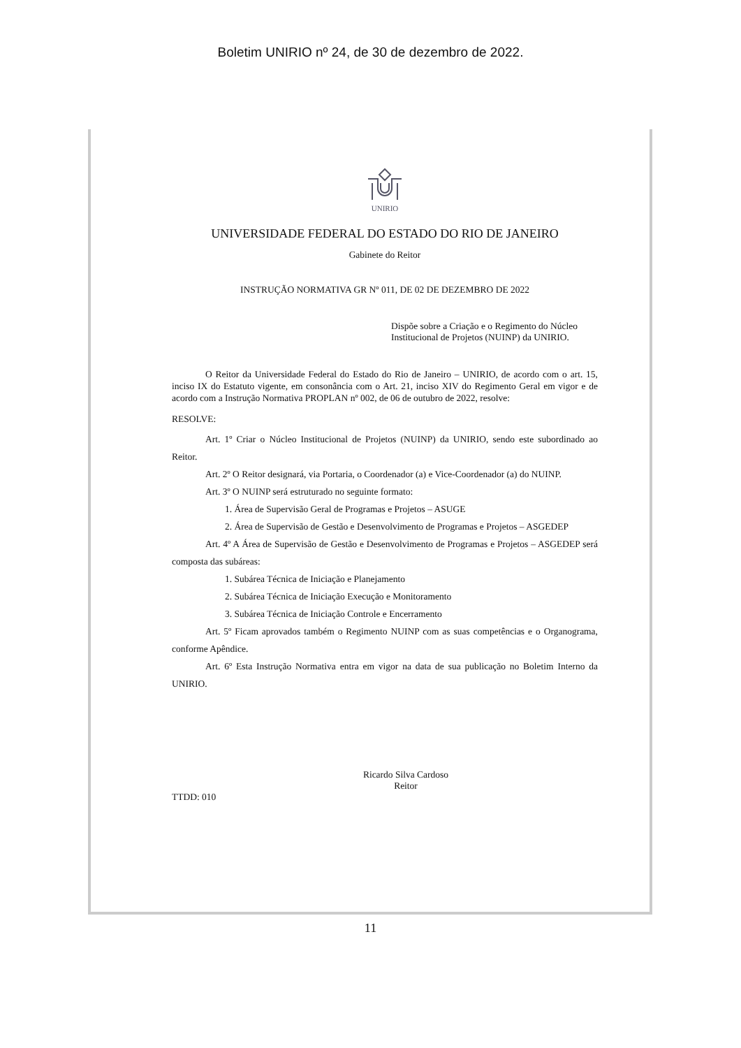Boletim UNIRIO nº 24, de 30 de dezembro de 2022.
UNIRIO
UNIVERSIDADE FEDERAL DO ESTADO DO RIO DE JANEIRO
Gabinete do Reitor
INSTRUÇÃO NORMATIVA GR Nº 011, DE 02 DE DEZEMBRO DE 2022
Dispõe sobre a Criação e o Regimento do Núcleo Institucional de Projetos (NUINP) da UNIRIO.
O Reitor da Universidade Federal do Estado do Rio de Janeiro – UNIRIO, de acordo com o art. 15, inciso IX do Estatuto vigente, em consonância com o Art. 21, inciso XIV do Regimento Geral em vigor e de acordo com a Instrução Normativa PROPLAN nº 002, de 06 de outubro de 2022, resolve:
RESOLVE:
Art. 1º Criar o Núcleo Institucional de Projetos (NUINP) da UNIRIO, sendo este subordinado ao Reitor.
Art. 2º O Reitor designará, via Portaria, o Coordenador (a) e Vice-Coordenador (a) do NUINP.
Art. 3º O NUINP será estruturado no seguinte formato:
1. Área de Supervisão Geral de Programas e Projetos – ASUGE
2. Área de Supervisão de Gestão e Desenvolvimento de Programas e Projetos – ASGEDEP
Art. 4º A Área de Supervisão de Gestão e Desenvolvimento de Programas e Projetos – ASGEDEP será composta das subáreas:
1. Subárea Técnica de Iniciação e Planejamento
2. Subárea Técnica de Iniciação Execução e Monitoramento
3. Subárea Técnica de Iniciação Controle e Encerramento
Art. 5º Ficam aprovados também o Regimento NUINP com as suas competências e o Organograma, conforme Apêndice.
Art. 6º Esta Instrução Normativa entra em vigor na data de sua publicação no Boletim Interno da UNIRIO.
Ricardo Silva Cardoso
Reitor
TTDD: 010
11